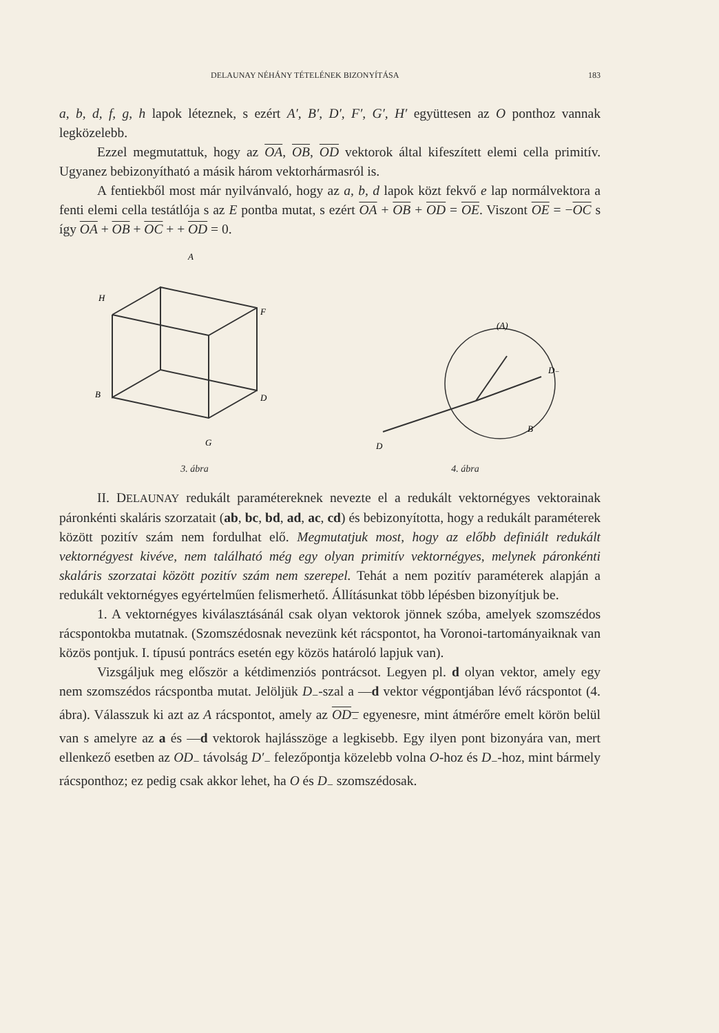DELAUNAY NÉHÁNY TÉTELÉNEK BIZONYÍTÁSA 183
a, b, d, f, g, h lapok léteznek, s ezért A′, B′, D′, F′, G′, H′ együttesen az O ponthoz vannak legközelebb.
Ezzel megmutattuk, hogy az OA, OB, OD vektorok által kifeszített elemi cella primitív. Ugyanez bebizonyítható a másik három vektorhármasról is.
A fentiekből most már nyilvánvaló, hogy az a, b, d lapok közt fekvő e lap normálvektora a fenti elemi cella testátlója s az E pontba mutat, s ezért OA + OB + OD = OE. Viszont OE = −OC s így OA + OB + OC + + OD = 0.
A
H
F
B
D
G
3. ábra
D
D₋
B
(A)
4. ábra
II. DELAUNAY redukált paramétereknek nevezte el a redukált vektornégyes vektorainak páronkénti skaláris szorzatait (ab, bc, bd, ad, ac, cd) és bebizonyította, hogy a redukált paraméterek között pozitív szám nem fordulhat elő. Megmutatjuk most, hogy az előbb definiált redukált vektornégyest kivéve, nem található még egy olyan primitív vektornégyes, melynek páronkénti skaláris szorzatai között pozitív szám nem szerepel. Tehát a nem pozitív paraméterek alapján a redukált vektornégyes egyértelműen felismerhető. Állításunkat több lépésben bizonyítjuk be.
1. A vektornégyes kiválasztásánál csak olyan vektorok jönnek szóba, amelyek szomszédos rácspontokba mutatnak. (Szomszédosnak nevezünk két rácspontot, ha Voronoi-tartományaiknak van közös pontjuk. I. típusú pontrács esetén egy közös határoló lapjuk van).
Vizsgáljuk meg először a kétdimenziós pontrácsot. Legyen pl. d olyan vektor, amely egy nem szomszédos rácspontba mutat. Jelöljük D<sub>−</sub>-szal a —d vektor végpontjában lévő rácspontot (4. ábra). Válasszuk ki azt az A rácspontot, amely az OD<sub>−</sub> egyenesre, mint átmérőre emelt körön belül van s amelyre az a és —d vektorok hajlásszöge a legkisebb. Egy ilyen pont bizonyára van, mert ellenkező esetben az OD<sub>−</sub> távolság D′<sub>−</sub> felezőpontja közelebb volna O-hoz és D<sub>−</sub>-hoz, mint bármely rácsponthoz; ez pedig csak akkor lehet, ha O és D<sub>−</sub> szomszédosak.